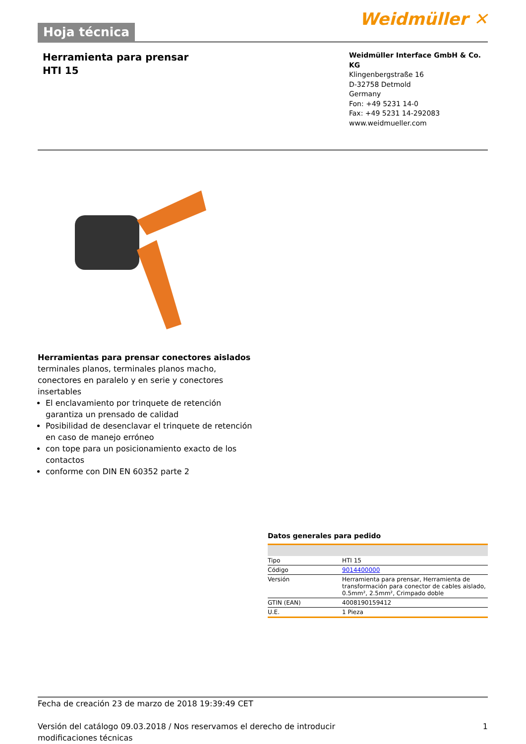Hoja técnica
Weidmüller ✕
Herramienta para prensar
HTI 15
Weidmüller Interface GmbH & Co. KG
Klingenbergstraße 16
D-32758 Detmold
Germany
Fon: +49 5231 14-0
Fax: +49 5231 14-292083
www.weidmueller.com
Herramientas para prensar conectores aislados
terminales planos, terminales planos macho, conectores en paralelo y en serie y conectores insertables
El enclavamiento por trinquete de retención garantiza un prensado de calidad
Posibilidad de desenclavar el trinquete de retención en caso de manejo erróneo
con tope para un posicionamiento exacto de los contactos
conforme con DIN EN 60352 parte 2
Datos generales para pedido
| Tipo | HTI 15 |
| Código | 9014400000 |
| Versión | Herramienta para prensar, Herramienta de transformación para conector de cables aislado, 0.5mm², 2.5mm², Crimpado doble |
| GTIN (EAN) | 4008190159412 |
| U.E. | 1 Pieza |
Fecha de creación 23 de marzo de 2018 19:39:49 CET
Versión del catálogo 09.03.2018 / Nos reservamos el derecho de introducir modificaciones técnicas 1